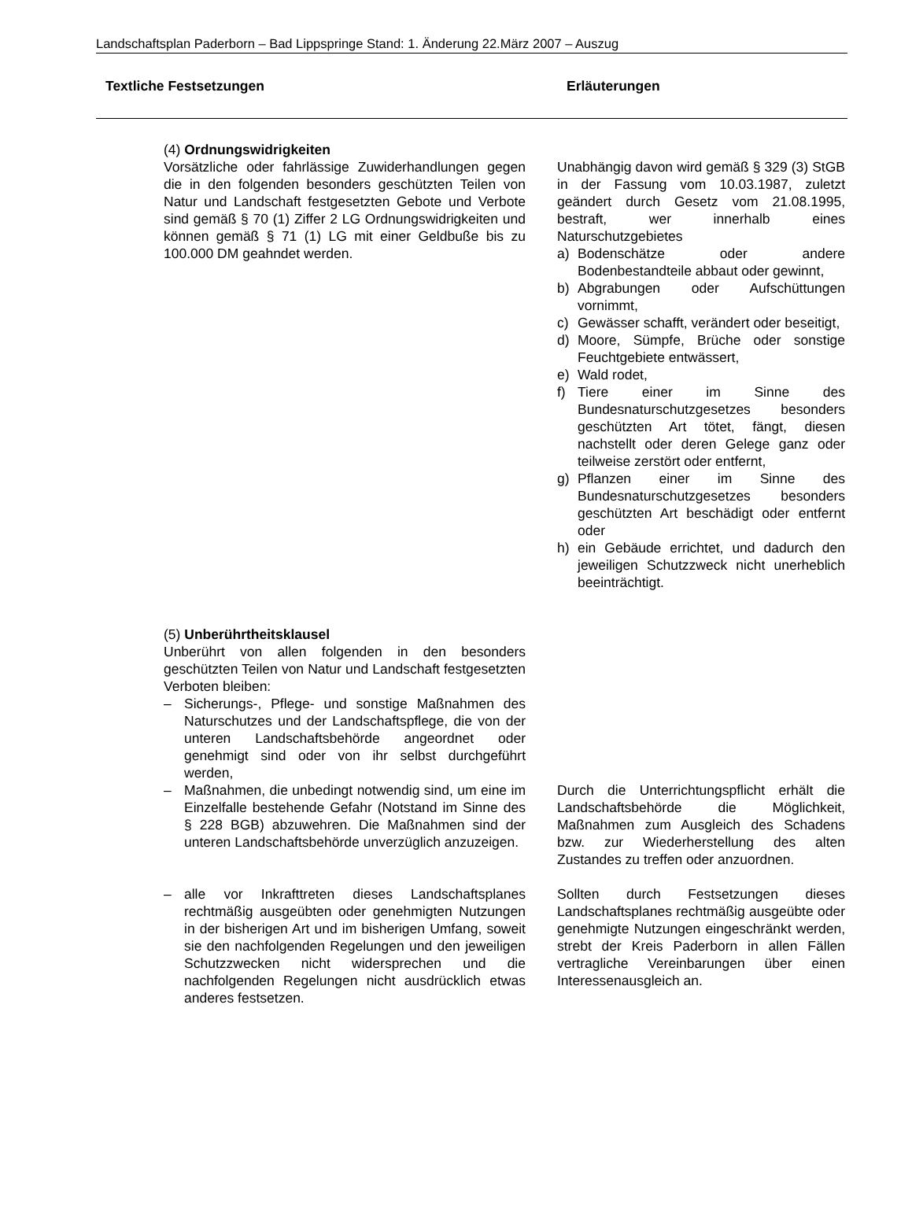Landschaftsplan Paderborn – Bad Lippspringe Stand: 1. Änderung 22.März 2007 – Auszug
Textliche Festsetzungen Erläuterungen
(4) Ordnungswidrigkeiten
Vorsätzliche oder fahrlässige Zuwiderhandlungen gegen die in den folgenden besonders geschützten Teilen von Natur und Landschaft festgesetzten Gebote und Verbote sind gemäß § 70 (1) Ziffer 2 LG Ordnungswidrigkeiten und können gemäß § 71 (1) LG mit einer Geldbuße bis zu 100.000 DM geahndet werden.
Unabhängig davon wird gemäß § 329 (3) StGB in der Fassung vom 10.03.1987, zuletzt geändert durch Gesetz vom 21.08.1995, bestraft, wer innerhalb eines Naturschutzgebietes
a) Bodenschätze oder andere Bodenbestandteile abbaut oder gewinnt,
b) Abgrabungen oder Aufschüttungen vornimmt,
c) Gewässer schafft, verändert oder beseitigt,
d) Moore, Sümpfe, Brüche oder sonstige Feuchtgebiete entwässert,
e) Wald rodet,
f) Tiere einer im Sinne des Bundesnaturschutzgesetzes besonders geschützten Art tötet, fängt, diesen nachstellt oder deren Gelege ganz oder teilweise zerstört oder entfernt,
g) Pflanzen einer im Sinne des Bundesnaturschutzgesetzes besonders geschützten Art beschädigt oder entfernt oder
h) ein Gebäude errichtet, und dadurch den jeweiligen Schutzzweck nicht unerheblich beeinträchtigt.
(5) Unberührtheitsklausel
Unberührt von allen folgenden in den besonders geschützten Teilen von Natur und Landschaft festgesetzten Verboten bleiben:
– Sicherungs-, Pflege- und sonstige Maßnahmen des Naturschutzes und der Landschaftspflege, die von der unteren Landschaftsbehörde angeordnet oder genehmigt sind oder von ihr selbst durchgeführt werden,
– Maßnahmen, die unbedingt notwendig sind, um eine im Einzelfalle bestehende Gefahr (Notstand im Sinne des § 228 BGB) abzuwehren. Die Maßnahmen sind der unteren Landschaftsbehörde unverzüglich anzuzeigen.
– alle vor Inkrafttreten dieses Landschaftsplanes rechtmäßig ausgeübten oder genehmigten Nutzungen in der bisherigen Art und im bisherigen Umfang, soweit sie den nachfolgenden Regelungen und den jeweiligen Schutzzwecken nicht widersprechen und die nachfolgenden Regelungen nicht ausdrücklich etwas anderes festsetzen.
Durch die Unterrichtungspflicht erhält die Landschaftsbehörde die Möglichkeit, Maßnahmen zum Ausgleich des Schadens bzw. zur Wiederherstellung des alten Zustandes zu treffen oder anzuordnen.
Sollten durch Festsetzungen dieses Landschaftsplanes rechtmäßig ausgeübte oder genehmigte Nutzungen eingeschränkt werden, strebt der Kreis Paderborn in allen Fällen vertragliche Vereinbarungen über einen Interessenausgleich an.